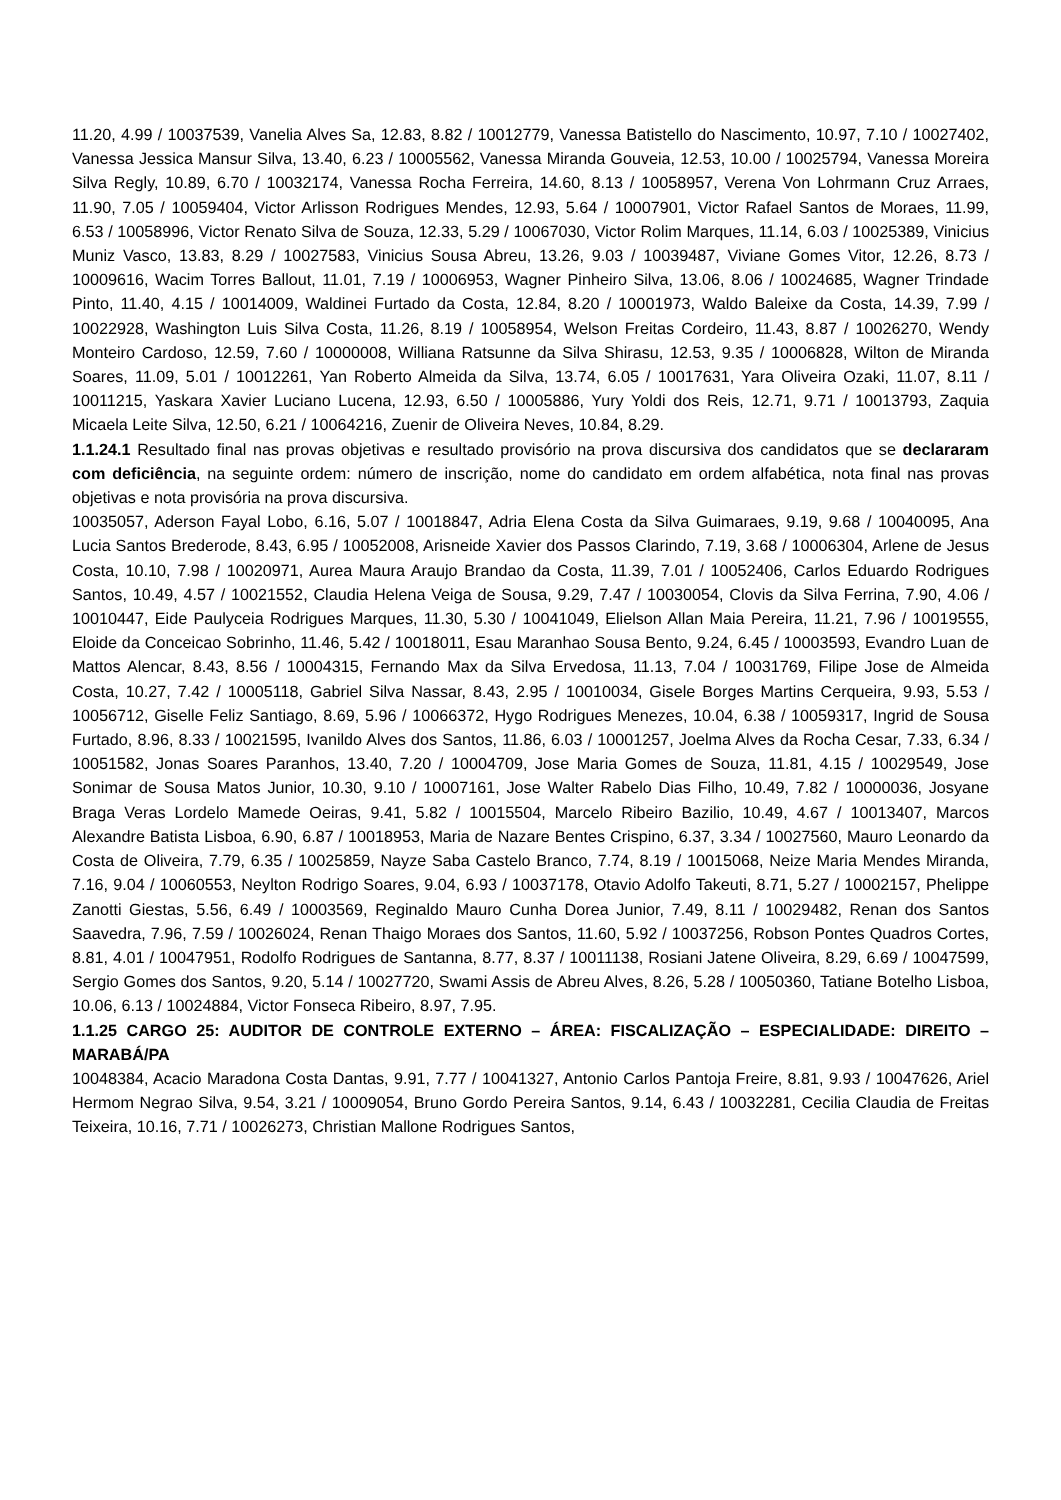11.20, 4.99 / 10037539, Vanelia Alves Sa, 12.83, 8.82 / 10012779, Vanessa Batistello do Nascimento, 10.97, 7.10 / 10027402, Vanessa Jessica Mansur Silva, 13.40, 6.23 / 10005562, Vanessa Miranda Gouveia, 12.53, 10.00 / 10025794, Vanessa Moreira Silva Regly, 10.89, 6.70 / 10032174, Vanessa Rocha Ferreira, 14.60, 8.13 / 10058957, Verena Von Lohrmann Cruz Arraes, 11.90, 7.05 / 10059404, Victor Arlisson Rodrigues Mendes, 12.93, 5.64 / 10007901, Victor Rafael Santos de Moraes, 11.99, 6.53 / 10058996, Victor Renato Silva de Souza, 12.33, 5.29 / 10067030, Victor Rolim Marques, 11.14, 6.03 / 10025389, Vinicius Muniz Vasco, 13.83, 8.29 / 10027583, Vinicius Sousa Abreu, 13.26, 9.03 / 10039487, Viviane Gomes Vitor, 12.26, 8.73 / 10009616, Wacim Torres Ballout, 11.01, 7.19 / 10006953, Wagner Pinheiro Silva, 13.06, 8.06 / 10024685, Wagner Trindade Pinto, 11.40, 4.15 / 10014009, Waldinei Furtado da Costa, 12.84, 8.20 / 10001973, Waldo Baleixe da Costa, 14.39, 7.99 / 10022928, Washington Luis Silva Costa, 11.26, 8.19 / 10058954, Welson Freitas Cordeiro, 11.43, 8.87 / 10026270, Wendy Monteiro Cardoso, 12.59, 7.60 / 10000008, Williana Ratsunne da Silva Shirasu, 12.53, 9.35 / 10006828, Wilton de Miranda Soares, 11.09, 5.01 / 10012261, Yan Roberto Almeida da Silva, 13.74, 6.05 / 10017631, Yara Oliveira Ozaki, 11.07, 8.11 / 10011215, Yaskara Xavier Luciano Lucena, 12.93, 6.50 / 10005886, Yury Yoldi dos Reis, 12.71, 9.71 / 10013793, Zaquia Micaela Leite Silva, 12.50, 6.21 / 10064216, Zuenir de Oliveira Neves, 10.84, 8.29.
1.1.24.1 Resultado final nas provas objetivas e resultado provisório na prova discursiva dos candidatos que se declararam com deficiência, na seguinte ordem: número de inscrição, nome do candidato em ordem alfabética, nota final nas provas objetivas e nota provisória na prova discursiva.
10035057, Aderson Fayal Lobo, 6.16, 5.07 / 10018847, Adria Elena Costa da Silva Guimaraes, 9.19, 9.68 / 10040095, Ana Lucia Santos Brederode, 8.43, 6.95 / 10052008, Arisneide Xavier dos Passos Clarindo, 7.19, 3.68 / 10006304, Arlene de Jesus Costa, 10.10, 7.98 / 10020971, Aurea Maura Araujo Brandao da Costa, 11.39, 7.01 / 10052406, Carlos Eduardo Rodrigues Santos, 10.49, 4.57 / 10021552, Claudia Helena Veiga de Sousa, 9.29, 7.47 / 10030054, Clovis da Silva Ferrina, 7.90, 4.06 / 10010447, Eide Paulyceia Rodrigues Marques, 11.30, 5.30 / 10041049, Elielson Allan Maia Pereira, 11.21, 7.96 / 10019555, Eloide da Conceicao Sobrinho, 11.46, 5.42 / 10018011, Esau Maranhao Sousa Bento, 9.24, 6.45 / 10003593, Evandro Luan de Mattos Alencar, 8.43, 8.56 / 10004315, Fernando Max da Silva Ervedosa, 11.13, 7.04 / 10031769, Filipe Jose de Almeida Costa, 10.27, 7.42 / 10005118, Gabriel Silva Nassar, 8.43, 2.95 / 10010034, Gisele Borges Martins Cerqueira, 9.93, 5.53 / 10056712, Giselle Feliz Santiago, 8.69, 5.96 / 10066372, Hygo Rodrigues Menezes, 10.04, 6.38 / 10059317, Ingrid de Sousa Furtado, 8.96, 8.33 / 10021595, Ivanildo Alves dos Santos, 11.86, 6.03 / 10001257, Joelma Alves da Rocha Cesar, 7.33, 6.34 / 10051582, Jonas Soares Paranhos, 13.40, 7.20 / 10004709, Jose Maria Gomes de Souza, 11.81, 4.15 / 10029549, Jose Sonimar de Sousa Matos Junior, 10.30, 9.10 / 10007161, Jose Walter Rabelo Dias Filho, 10.49, 7.82 / 10000036, Josyane Braga Veras Lordelo Mamede Oeiras, 9.41, 5.82 / 10015504, Marcelo Ribeiro Bazilio, 10.49, 4.67 / 10013407, Marcos Alexandre Batista Lisboa, 6.90, 6.87 / 10018953, Maria de Nazare Bentes Crispino, 6.37, 3.34 / 10027560, Mauro Leonardo da Costa de Oliveira, 7.79, 6.35 / 10025859, Nayze Saba Castelo Branco, 7.74, 8.19 / 10015068, Neize Maria Mendes Miranda, 7.16, 9.04 / 10060553, Neylton Rodrigo Soares, 9.04, 6.93 / 10037178, Otavio Adolfo Takeuti, 8.71, 5.27 / 10002157, Phelippe Zanotti Giestas, 5.56, 6.49 / 10003569, Reginaldo Mauro Cunha Dorea Junior, 7.49, 8.11 / 10029482, Renan dos Santos Saavedra, 7.96, 7.59 / 10026024, Renan Thaigo Moraes dos Santos, 11.60, 5.92 / 10037256, Robson Pontes Quadros Cortes, 8.81, 4.01 / 10047951, Rodolfo Rodrigues de Santanna, 8.77, 8.37 / 10011138, Rosiani Jatene Oliveira, 8.29, 6.69 / 10047599, Sergio Gomes dos Santos, 9.20, 5.14 / 10027720, Swami Assis de Abreu Alves, 8.26, 5.28 / 10050360, Tatiane Botelho Lisboa, 10.06, 6.13 / 10024884, Victor Fonseca Ribeiro, 8.97, 7.95.
1.1.25 CARGO 25: AUDITOR DE CONTROLE EXTERNO – ÁREA: FISCALIZAÇÃO – ESPECIALIDADE: DIREITO – MARABÁ/PA
10048384, Acacio Maradona Costa Dantas, 9.91, 7.77 / 10041327, Antonio Carlos Pantoja Freire, 8.81, 9.93 / 10047626, Ariel Hermom Negrao Silva, 9.54, 3.21 / 10009054, Bruno Gordo Pereira Santos, 9.14, 6.43 / 10032281, Cecilia Claudia de Freitas Teixeira, 10.16, 7.71 / 10026273, Christian Mallone Rodrigues Santos,